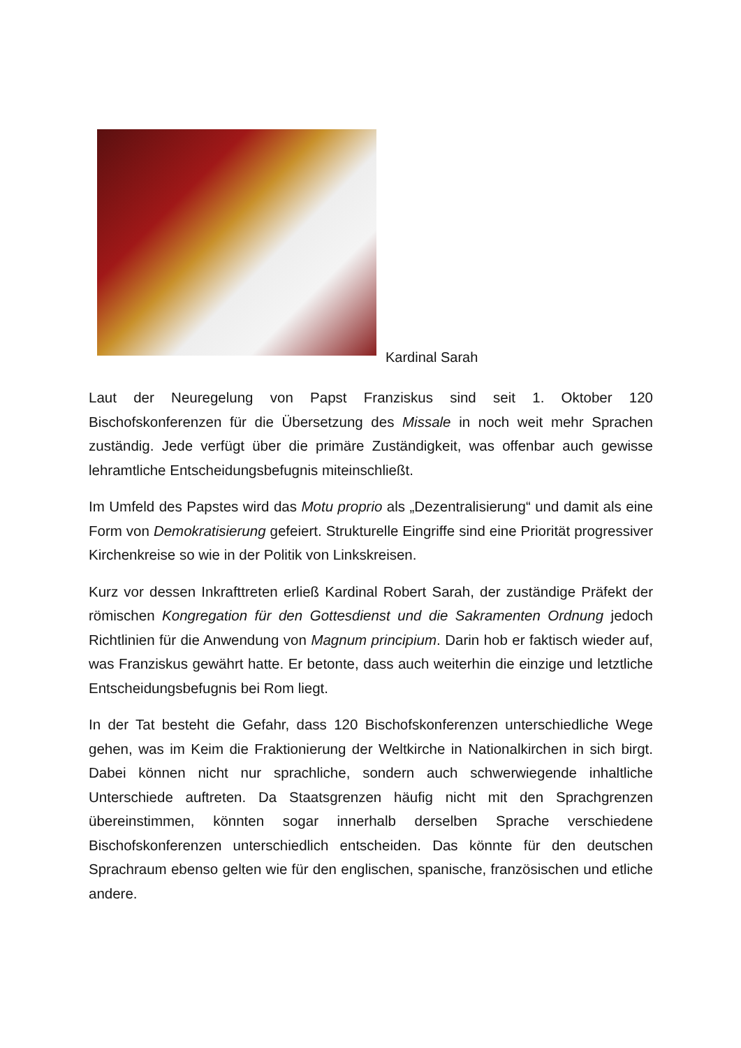Kardinal Sarah
Laut der Neuregelung von Papst Franziskus sind seit 1. Oktober 120 Bischofskonferenzen für die Übersetzung des Missale in noch weit mehr Sprachen zuständig. Jede verfügt über die primäre Zuständigkeit, was offenbar auch gewisse lehramtliche Entscheidungsbefugnis miteinschließt.
Im Umfeld des Papstes wird das Motu proprio als „Dezentralisierung“ und damit als eine Form von Demokratisierung gefeiert. Strukturelle Eingriffe sind eine Priorität progressiver Kirchenkreise so wie in der Politik von Linkskreisen.
Kurz vor dessen Inkrafttreten erließ Kardinal Robert Sarah, der zuständige Präfekt der römischen Kongregation für den Gottesdienst und die Sakramenten Ordnung jedoch Richtlinien für die Anwendung von Magnum principium. Darin hob er faktisch wieder auf, was Franziskus gewährt hatte. Er betonte, dass auch weiterhin die einzige und letztliche Entscheidungsbefugnis bei Rom liegt.
In der Tat besteht die Gefahr, dass 120 Bischofskonferenzen unterschiedliche Wege gehen, was im Keim die Fraktionierung der Weltkirche in Nationalkirchen in sich birgt. Dabei können nicht nur sprachliche, sondern auch schwerwiegende inhaltliche Unterschiede auftreten. Da Staatsgrenzen häufig nicht mit den Sprachgrenzen übereinstimmen, könnten sogar innerhalb derselben Sprache verschiedene Bischofskonferenzen unterschiedlich entscheiden. Das könnte für den deutschen Sprachraum ebenso gelten wie für den englischen, spanische, französischen und etliche andere.